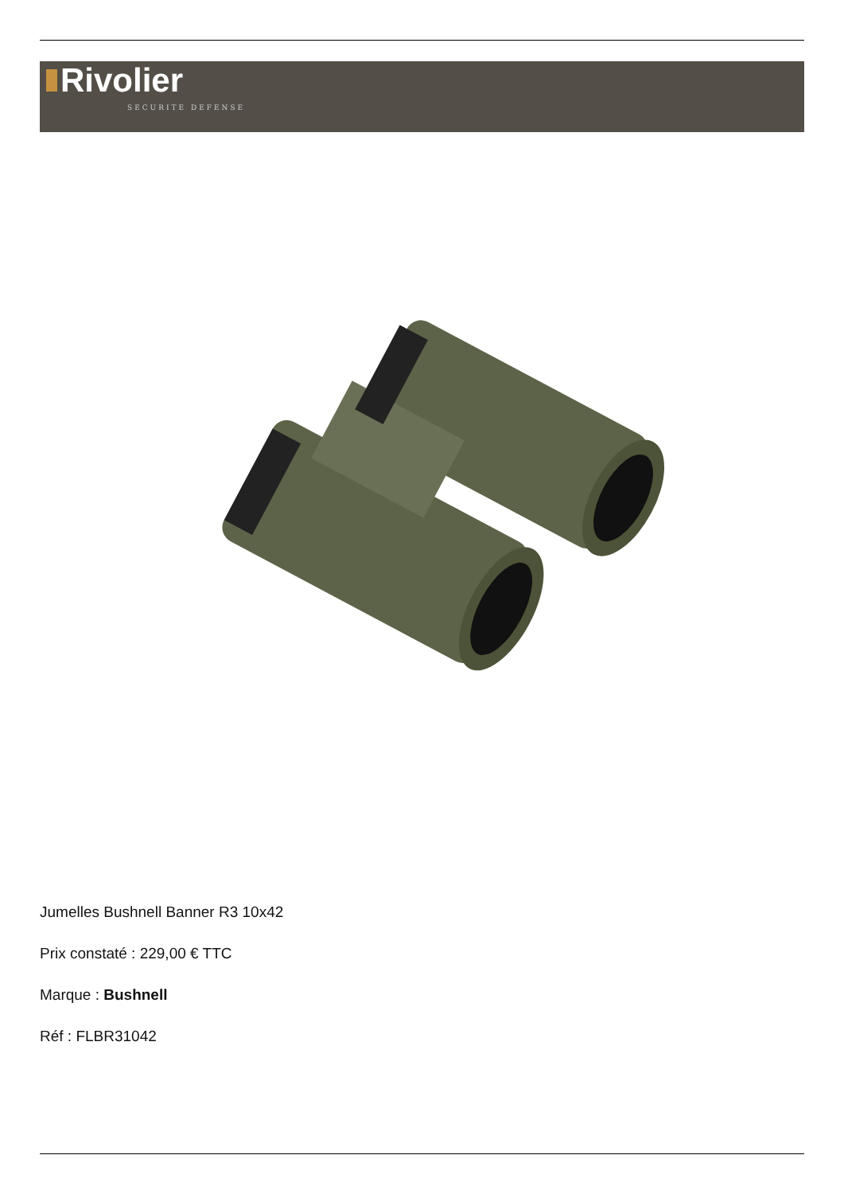Rivolier
SECURITE DEFENSE
Jumelles Bushnell Banner R3 10x42
Prix constaté : 229,00 € TTC
Marque : Bushnell
Réf : FLBR31042